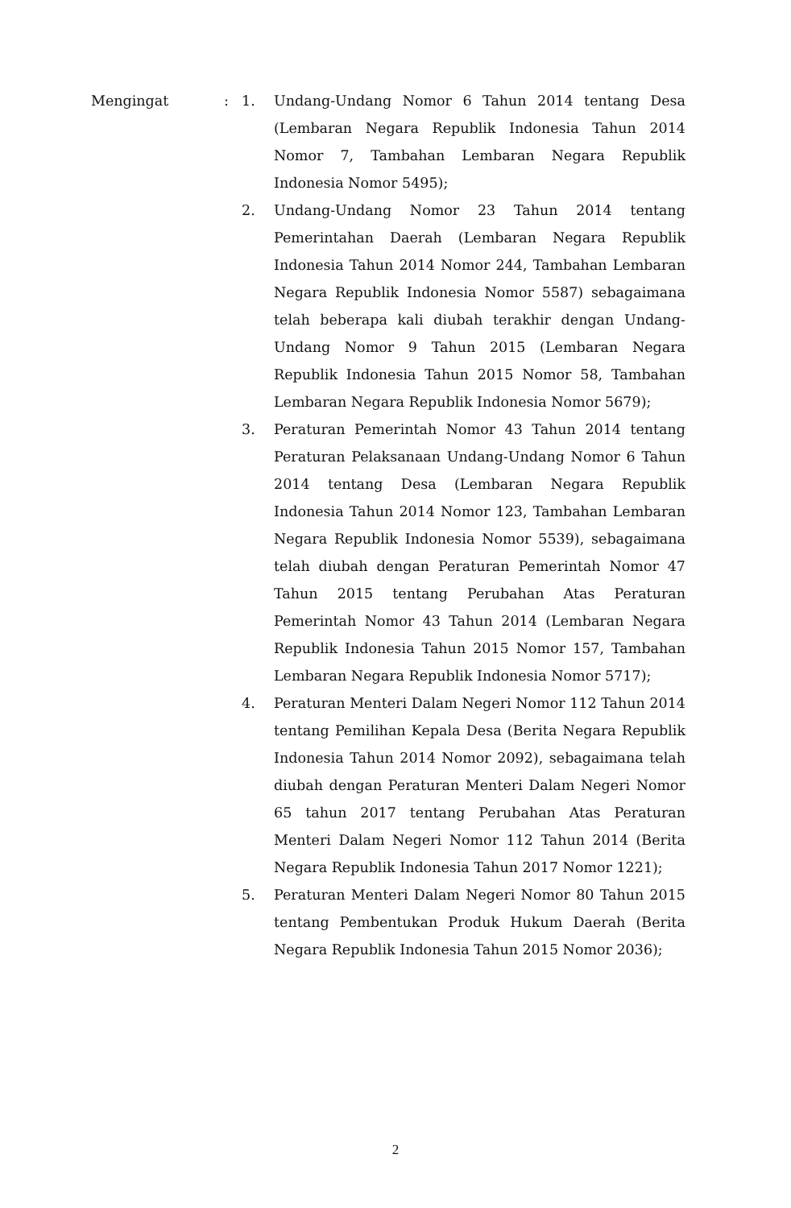Mengingat : 1. Undang-Undang Nomor 6 Tahun 2014 tentang Desa (Lembaran Negara Republik Indonesia Tahun 2014 Nomor 7, Tambahan Lembaran Negara Republik Indonesia Nomor 5495);
2. Undang-Undang Nomor 23 Tahun 2014 tentang Pemerintahan Daerah (Lembaran Negara Republik Indonesia Tahun 2014 Nomor 244, Tambahan Lembaran Negara Republik Indonesia Nomor 5587) sebagaimana telah beberapa kali diubah terakhir dengan Undang-Undang Nomor 9 Tahun 2015 (Lembaran Negara Republik Indonesia Tahun 2015 Nomor 58, Tambahan Lembaran Negara Republik Indonesia Nomor 5679);
3. Peraturan Pemerintah Nomor 43 Tahun 2014 tentang Peraturan Pelaksanaan Undang-Undang Nomor 6 Tahun 2014 tentang Desa (Lembaran Negara Republik Indonesia Tahun 2014 Nomor 123, Tambahan Lembaran Negara Republik Indonesia Nomor 5539), sebagaimana telah diubah dengan Peraturan Pemerintah Nomor 47 Tahun 2015 tentang Perubahan Atas Peraturan Pemerintah Nomor 43 Tahun 2014 (Lembaran Negara Republik Indonesia Tahun 2015 Nomor 157, Tambahan Lembaran Negara Republik Indonesia Nomor 5717);
4. Peraturan Menteri Dalam Negeri Nomor 112 Tahun 2014 tentang Pemilihan Kepala Desa (Berita Negara Republik Indonesia Tahun 2014 Nomor 2092), sebagaimana telah diubah dengan Peraturan Menteri Dalam Negeri Nomor 65 tahun 2017 tentang Perubahan Atas Peraturan Menteri Dalam Negeri Nomor 112 Tahun 2014 (Berita Negara Republik Indonesia Tahun 2017 Nomor 1221);
5. Peraturan Menteri Dalam Negeri Nomor 80 Tahun 2015 tentang Pembentukan Produk Hukum Daerah (Berita Negara Republik Indonesia Tahun 2015 Nomor 2036);
2